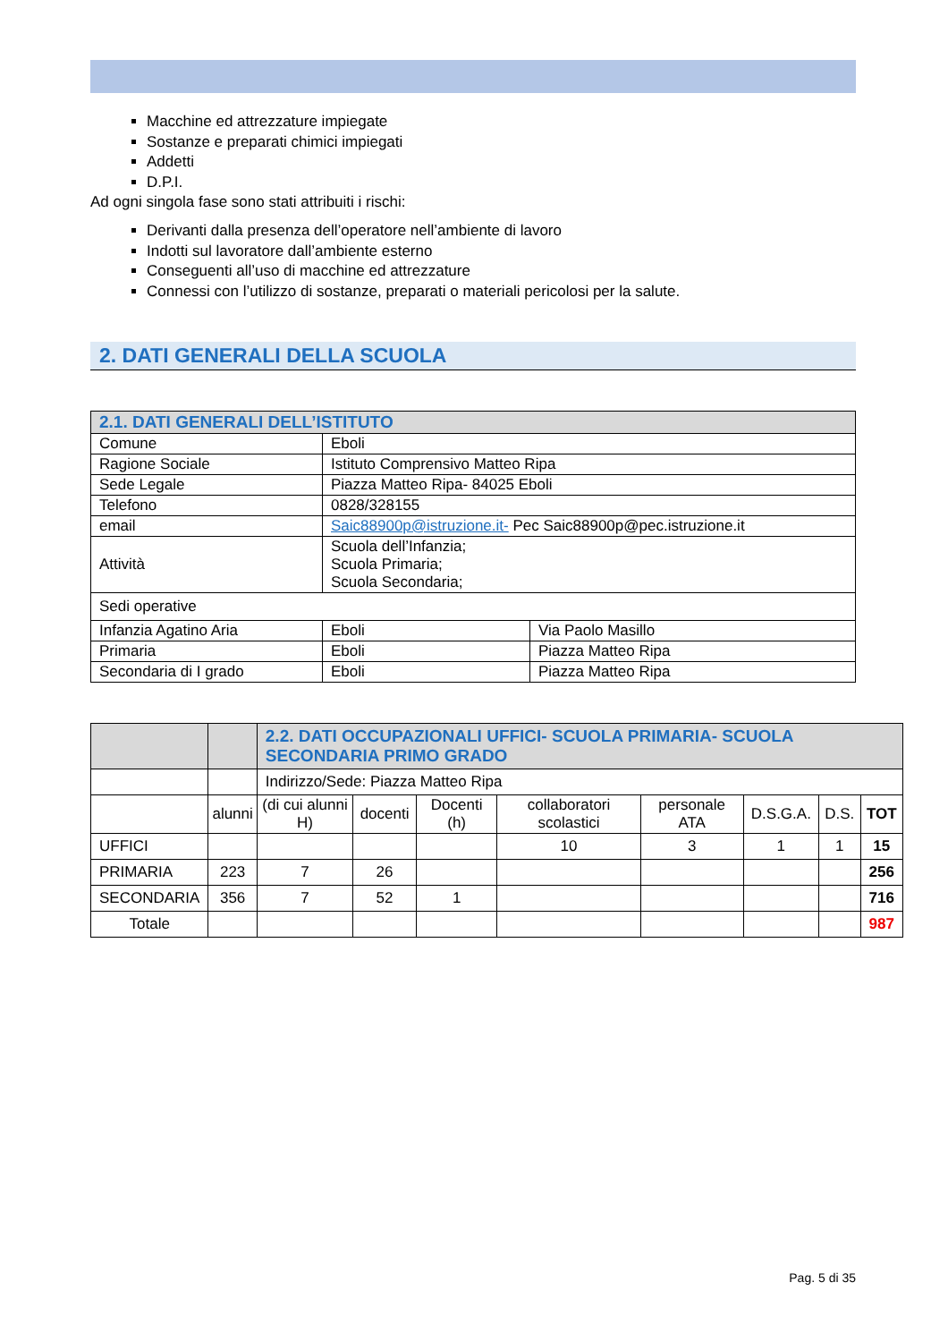Macchine ed attrezzature impiegate
Sostanze e preparati chimici impiegati
Addetti
D.P.I.
Ad ogni singola fase sono stati attribuiti i rischi:
Derivanti dalla presenza dell’operatore nell’ambiente di lavoro
Indotti sul lavoratore dall’ambiente esterno
Conseguenti all’uso di macchine ed attrezzature
Connessi con l’utilizzo di sostanze, preparati o materiali pericolosi per la salute.
2. DATI GENERALI DELLA SCUOLA
| 2.1. DATI GENERALI DELL’ISTITUTO | | |
| --- | --- | --- |
| Comune | Eboli | |
| Ragione Sociale | Istituto Comprensivo Matteo Ripa | |
| Sede Legale | Piazza Matteo Ripa- 84025 Eboli | |
| Telefono | 0828/328155 | |
| email | Saic88900p@istruzione.it- Pec Saic88900p@pec.istruzione.it | |
| Attività | Scuola dell’Infanzia; Scuola Primaria; Scuola Secondaria; | |
| Sedi operative | | |
| Infanzia Agatino Aria | Eboli | Via Paolo Masillo |
| Primaria | Eboli | Piazza Matteo Ripa |
| Secondaria di I grado | Eboli | Piazza Matteo Ripa |
| | | 2.2. DATI OCCUPAZIONALI UFFICI- SCUOLA PRIMARIA- SCUOLA SECONDARIA PRIMO GRADO | | | | | | | |
| | | Indirizzo/Sede: Piazza Matteo Ripa | | | | | | | |
| | alunni | (di cui alunni H) | docenti | Docenti (h) | collaboratori scolastici | personale ATA | D.S.G.A. | D.S. | TOT |
| UFFICI | | | | | 10 | 3 | 1 | 1 | 15 |
| PRIMARIA | 223 | 7 | 26 | | | | | | 256 |
| SECONDARIA | 356 | 7 | 52 | 1 | | | | | 716 |
| Totale | | | | | | | | | 987 |
Pag. 5 di 35